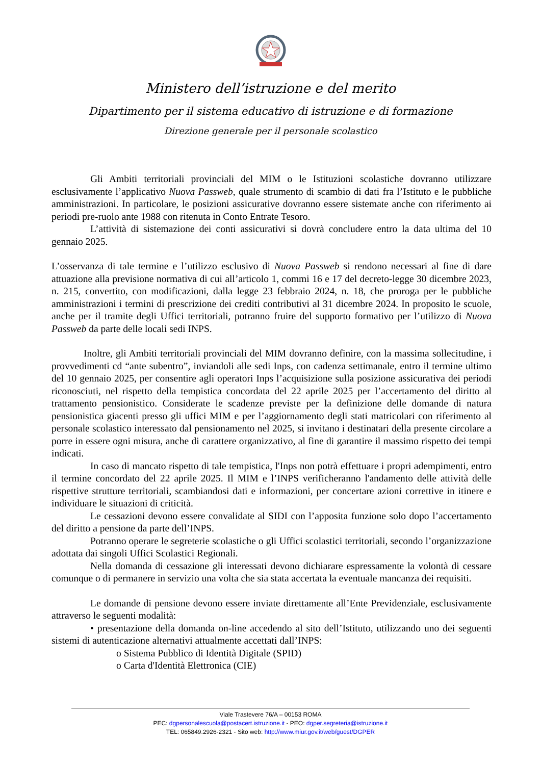Ministero dell’istruzione e del merito
Dipartimento per il sistema educativo di istruzione e di formazione
Direzione generale per il personale scolastico
Gli Ambiti territoriali provinciali del MIM o le Istituzioni scolastiche dovranno utilizzare esclusivamente l’applicativo Nuova Passweb, quale strumento di scambio di dati fra l’Istituto e le pubbliche amministrazioni. In particolare, le posizioni assicurative dovranno essere sistemate anche con riferimento ai periodi pre-ruolo ante 1988 con ritenuta in Conto Entrate Tesoro.
L’attività di sistemazione dei conti assicurativi si dovrà concludere entro la data ultima del 10 gennaio 2025.
L’osservanza di tale termine e l’utilizzo esclusivo di Nuova Passweb si rendono necessari al fine di dare attuazione alla previsione normativa di cui all’articolo 1, commi 16 e 17 del decreto-legge 30 dicembre 2023, n. 215, convertito, con modificazioni, dalla legge 23 febbraio 2024, n. 18, che proroga per le pubbliche amministrazioni i termini di prescrizione dei crediti contributivi al 31 dicembre 2024. In proposito le scuole, anche per il tramite degli Uffici territoriali, potranno fruire del supporto formativo per l’utilizzo di Nuova Passweb da parte delle locali sedi INPS.
Inoltre, gli Ambiti territoriali provinciali del MIM dovranno definire, con la massima sollecitudine, i provvedimenti cd “ante subentro”, inviandoli alle sedi Inps, con cadenza settimanale, entro il termine ultimo del 10 gennaio 2025, per consentire agli operatori Inps l’acquisizione sulla posizione assicurativa dei periodi riconosciuti, nel rispetto della tempistica concordata del 22 aprile 2025 per l’accertamento del diritto al trattamento pensionistico. Considerate le scadenze previste per la definizione delle domande di natura pensionistica giacenti presso gli uffici MIM e per l’aggiornamento degli stati matricolari con riferimento al personale scolastico interessato dal pensionamento nel 2025, si invitano i destinatari della presente circolare a porre in essere ogni misura, anche di carattere organizzativo, al fine di garantire il massimo rispetto dei tempi indicati.
In caso di mancato rispetto di tale tempistica, l'Inps non potrà effettuare i propri adempimenti, entro il termine concordato del 22 aprile 2025. Il MIM e l’INPS verificheranno l'andamento delle attività delle rispettive strutture territoriali, scambiandosi dati e informazioni, per concertare azioni correttive in itinere e individuare le situazioni di criticità.
Le cessazioni devono essere convalidate al SIDI con l’apposita funzione solo dopo l’accertamento del diritto a pensione da parte dell’INPS.
Potranno operare le segreterie scolastiche o gli Uffici scolastici territoriali, secondo l’organizzazione adottata dai singoli Uffici Scolastici Regionali.
Nella domanda di cessazione gli interessati devono dichiarare espressamente la volontà di cessare comunque o di permanere in servizio una volta che sia stata accertata la eventuale mancanza dei requisiti.
Le domande di pensione devono essere inviate direttamente all’Ente Previdenziale, esclusivamente attraverso le seguenti modalità:
• presentazione della domanda on-line accedendo al sito dell’Istituto, utilizzando uno dei seguenti sistemi di autenticazione alternativi attualmente accettati dall’INPS:
o Sistema Pubblico di Identità Digitale (SPID)
o Carta d'Identità Elettronica (CIE)
Viale Trastevere 76/A – 00153 ROMA
PEC: dgpersonalescuola@postacert.istruzione.it - PEO: dgper.segreteria@istruzione.it
TEL: 065849.2926-2321 - Sito web: http://www.miur.gov.it/web/guest/DGPER